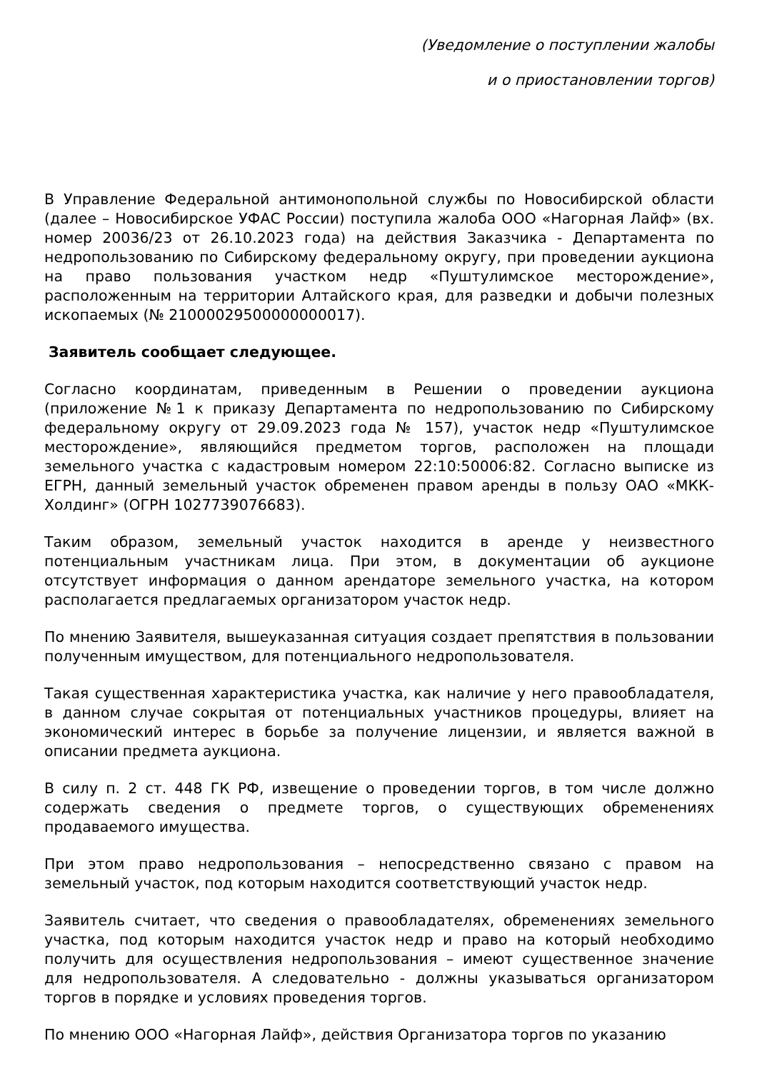(Уведомление о поступлении жалобы
и о приостановлении торгов)
В Управление Федеральной антимонопольной службы по Новосибирской области (далее – Новосибирское УФАС России) поступила жалоба ООО «Нагорная Лайф» (вх. номер 20036/23 от 26.10.2023 года) на действия Заказчика - Департамента по недропользованию по Сибирскому федеральному округу, при проведении аукциона на право пользования участком недр «Пуштулимское месторождение», расположенным на территории Алтайского края, для разведки и добычи полезных ископаемых (№ 21000029500000000017).
Заявитель сообщает следующее.
Согласно координатам, приведенным в Решении о проведении аукциона (приложение №1 к приказу Департамента по недропользованию по Сибирскому федеральному округу от 29.09.2023 года № 157), участок недр «Пуштулимское месторождение», являющийся предметом торгов, расположен на площади земельного участка с кадастровым номером 22:10:50006:82. Согласно выписке из ЕГРН, данный земельный участок обременен правом аренды в пользу ОАО «МКК-Холдинг» (ОГРН 1027739076683).
Таким образом, земельный участок находится в аренде у неизвестного потенциальным участникам лица. При этом, в документации об аукционе отсутствует информация о данном арендаторе земельного участка, на котором располагается предлагаемых организатором участок недр.
По мнению Заявителя, вышеуказанная ситуация создает препятствия в пользовании полученным имуществом, для потенциального недропользователя.
Такая существенная характеристика участка, как наличие у него правообладателя, в данном случае сокрытая от потенциальных участников процедуры, влияет на экономический интерес в борьбе за получение лицензии, и является важной в описании предмета аукциона.
В силу п. 2 ст. 448 ГК РФ, извещение о проведении торгов, в том числе должно содержать сведения о предмете торгов, о существующих обременениях продаваемого имущества.
При этом право недропользования – непосредственно связано с правом на земельный участок, под которым находится соответствующий участок недр.
Заявитель считает, что сведения о правообладателях, обременениях земельного участка, под которым находится участок недр и право на который необходимо получить для осуществления недропользования – имеют существенное значение для недропользователя. А следовательно - должны указываться организатором торгов в порядке и условиях проведения торгов.
По мнению ООО «Нагорная Лайф», действия Организатора торгов по указанию